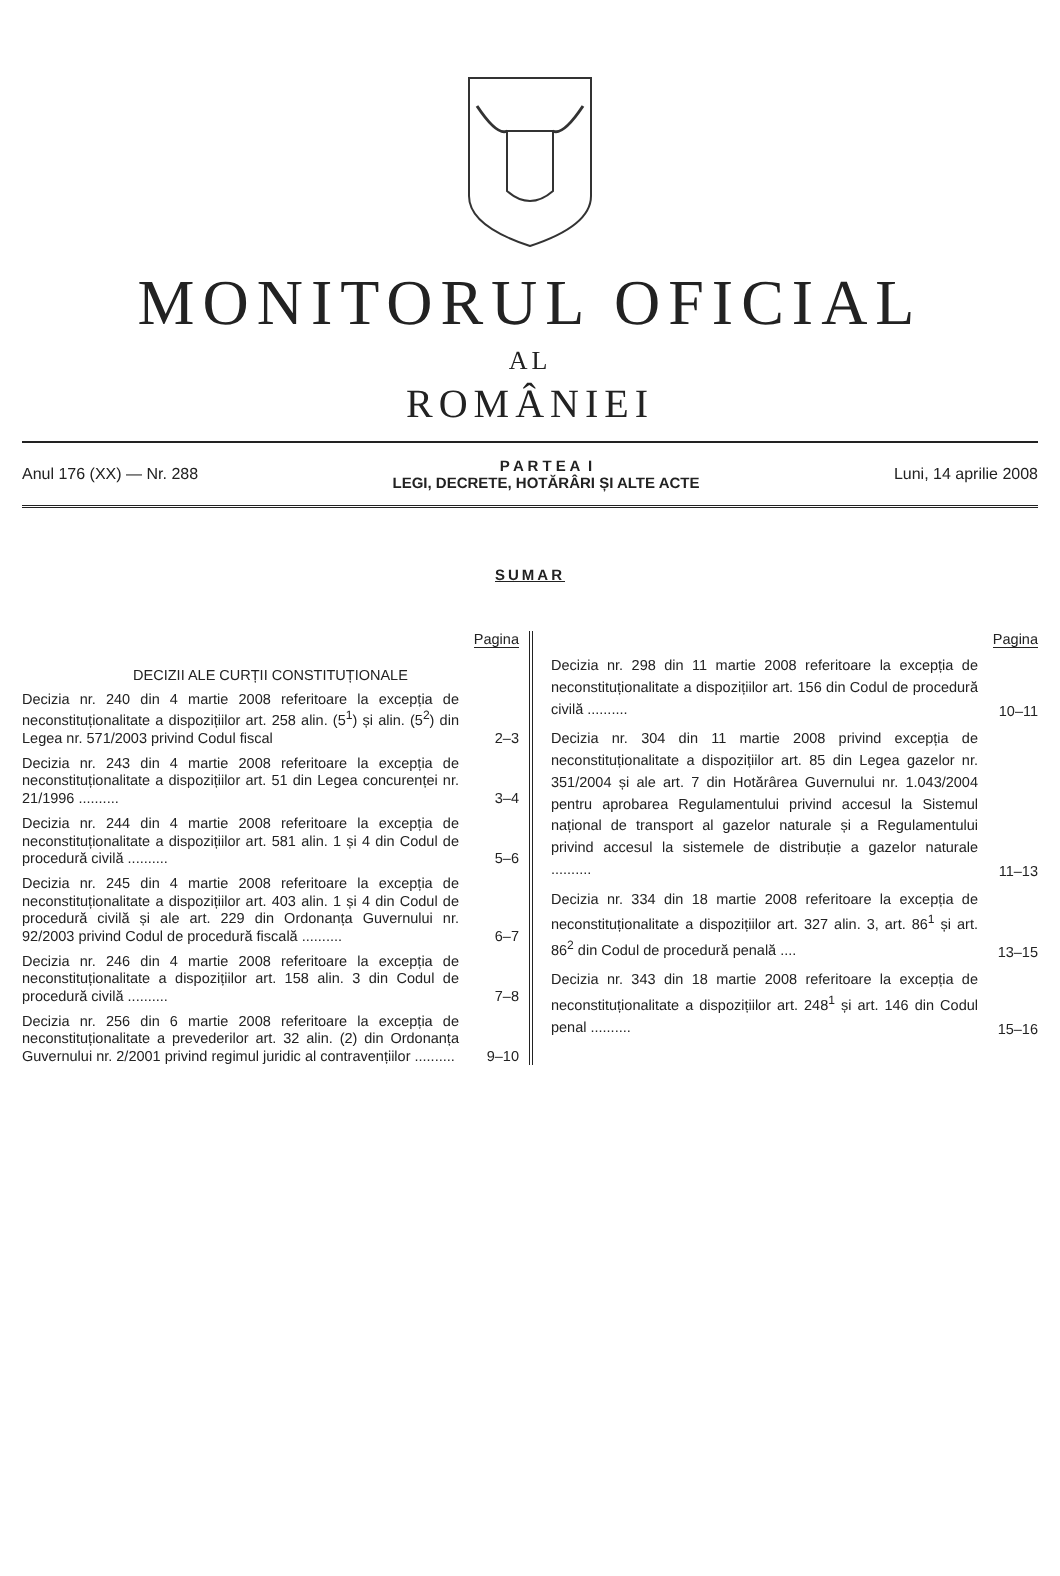MONITORUL OFICIAL
AL
ROMÂNIEI
Anul 176 (XX) — Nr. 288
P A R T E A I
LEGI, DECRETE, HOTĂRÂRI ȘI ALTE ACTE
Luni, 14 aprilie 2008
SUMAR
Pagina
DECIZII ALE CURȚII CONSTITUȚIONALE
Decizia nr. 240 din 4 martie 2008 referitoare la excepția de neconstituționalitate a dispozițiilor art. 258 alin. (5<sup>1</sup>) și alin. (5<sup>2</sup>) din Legea nr. 571/2003 privind Codul fiscal
2–3
Decizia nr. 243 din 4 martie 2008 referitoare la excepția de neconstituționalitate a dispozițiilor art. 51 din Legea concurenței nr. 21/1996 ..........
3–4
Decizia nr. 244 din 4 martie 2008 referitoare la excepția de neconstituționalitate a dispozițiilor art. 581 alin. 1 și 4 din Codul de procedură civilă ..........
5–6
Decizia nr. 245 din 4 martie 2008 referitoare la excepția de neconstituționalitate a dispozițiilor art. 403 alin. 1 și 4 din Codul de procedură civilă și ale art. 229 din Ordonanța Guvernului nr. 92/2003 privind Codul de procedură fiscală ..........
6–7
Decizia nr. 246 din 4 martie 2008 referitoare la excepția de neconstituționalitate a dispozițiilor art. 158 alin. 3 din Codul de procedură civilă ..........
7–8
Decizia nr. 256 din 6 martie 2008 referitoare la excepția de neconstituționalitate a prevederilor art. 32 alin. (2) din Ordonanța Guvernului nr. 2/2001 privind regimul juridic al contravențiilor ..........
9–10
Pagina
Decizia nr. 298 din 11 martie 2008 referitoare la excepția de neconstituționalitate a dispozițiilor art. 156 din Codul de procedură civilă ..........
10–11
Decizia nr. 304 din 11 martie 2008 privind excepția de neconstituționalitate a dispozițiilor art. 85 din Legea gazelor nr. 351/2004 și ale art. 7 din Hotărârea Guvernului nr. 1.043/2004 pentru aprobarea Regulamentului privind accesul la Sistemul național de transport al gazelor naturale și a Regulamentului privind accesul la sistemele de distribuție a gazelor naturale ..........
11–13
Decizia nr. 334 din 18 martie 2008 referitoare la excepția de neconstituționalitate a dispozițiilor art. 327 alin. 3, art. 86<sup>1</sup> și art. 86<sup>2</sup> din Codul de procedură penală ....
13–15
Decizia nr. 343 din 18 martie 2008 referitoare la excepția de neconstituționalitate a dispozițiilor art. 248<sup>1</sup> și art. 146 din Codul penal ..........
15–16